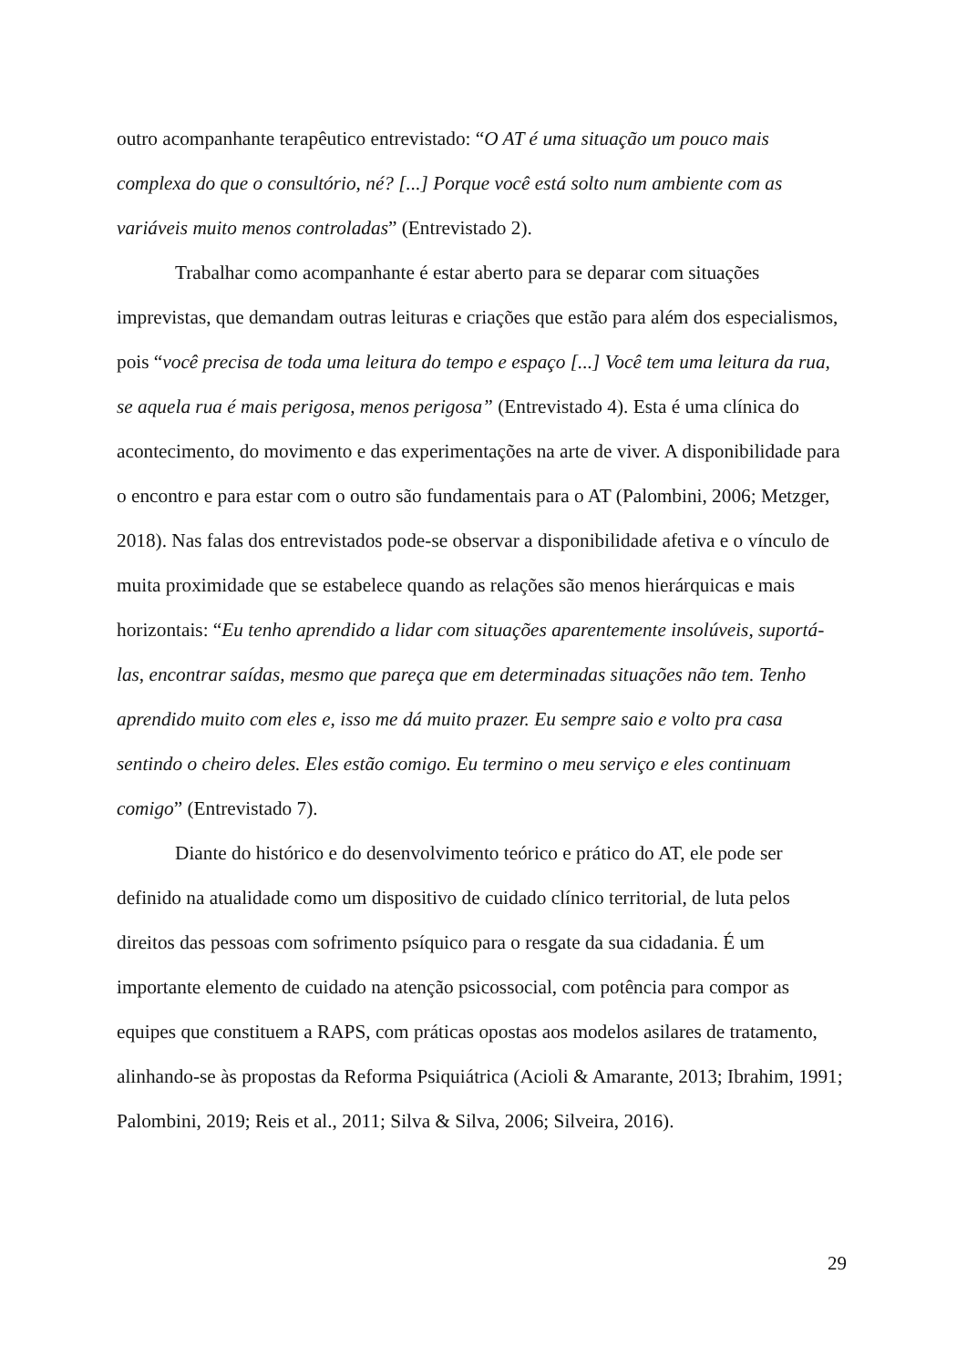outro acompanhante terapêutico entrevistado: “O AT é uma situação um pouco mais complexa do que o consultório, né? [...] Porque você está solto num ambiente com as variáveis muito menos controladas” (Entrevistado 2).
Trabalhar como acompanhante é estar aberto para se deparar com situações imprevistas, que demandam outras leituras e criações que estão para além dos especialismos, pois “você precisa de toda uma leitura do tempo e espaço [...] Você tem uma leitura da rua, se aquela rua é mais perigosa, menos perigosa” (Entrevistado 4). Esta é uma clínica do acontecimento, do movimento e das experimentações na arte de viver. A disponibilidade para o encontro e para estar com o outro são fundamentais para o AT (Palombini, 2006; Metzger, 2018). Nas falas dos entrevistados pode-se observar a disponibilidade afetiva e o vínculo de muita proximidade que se estabelece quando as relações são menos hierárquicas e mais horizontais: “Eu tenho aprendido a lidar com situações aparentemente insolúveis, suportá-las, encontrar saídas, mesmo que pareça que em determinadas situações não tem. Tenho aprendido muito com eles e, isso me dá muito prazer. Eu sempre saio e volto pra casa sentindo o cheiro deles. Eles estão comigo. Eu termino o meu serviço e eles continuam comigo” (Entrevistado 7).
Diante do histórico e do desenvolvimento teórico e prático do AT, ele pode ser definido na atualidade como um dispositivo de cuidado clínico territorial, de luta pelos direitos das pessoas com sofrimento psíquico para o resgate da sua cidadania. É um importante elemento de cuidado na atenção psicossocial, com potência para compor as equipes que constituem a RAPS, com práticas opostas aos modelos asilares de tratamento, alinhando-se às propostas da Reforma Psiquiátrica (Acioli & Amarante, 2013; Ibrahim, 1991; Palombini, 2019; Reis et al., 2011; Silva & Silva, 2006; Silveira, 2016).
29